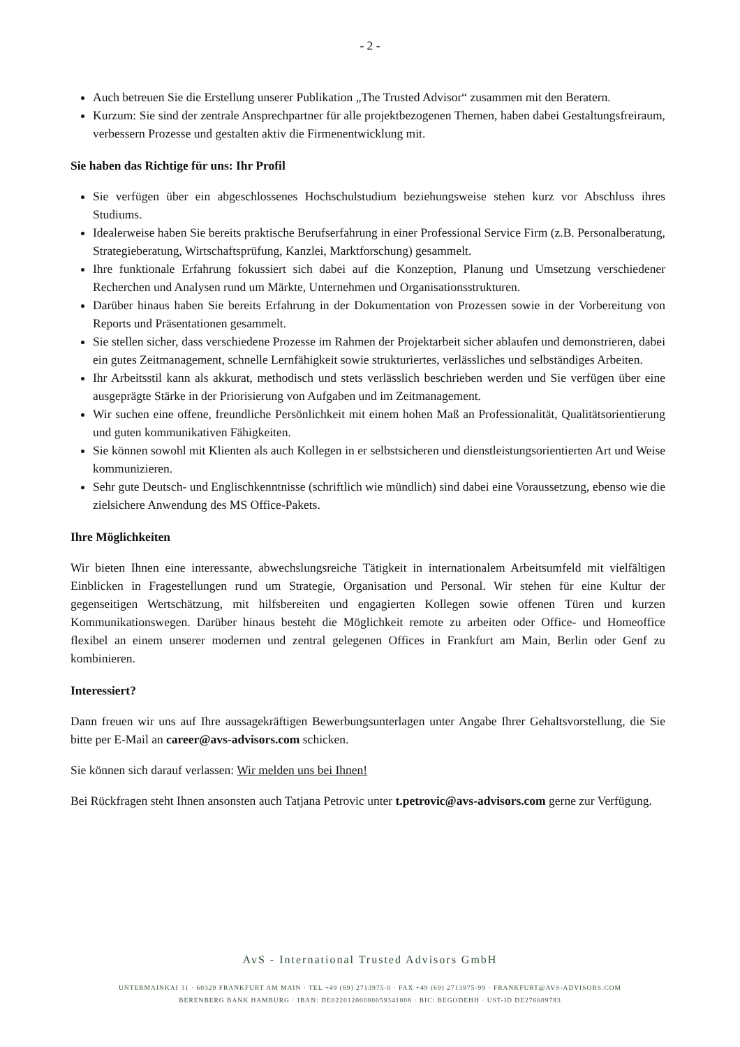- 2 -
Auch betreuen Sie die Erstellung unserer Publikation „The Trusted Advisor“ zusammen mit den Beratern.
Kurzum: Sie sind der zentrale Ansprechpartner für alle projektbezogenen Themen, haben dabei Gestaltungsfreiraum, verbessern Prozesse und gestalten aktiv die Firmenentwicklung mit.
Sie haben das Richtige für uns: Ihr Profil
Sie verfügen über ein abgeschlossenes Hochschulstudium beziehungsweise stehen kurz vor Abschluss ihres Studiums.
Idealerweise haben Sie bereits praktische Berufserfahrung in einer Professional Service Firm (z.B. Personalberatung, Strategieberatung, Wirtschaftsprüfung, Kanzlei, Marktforschung) gesammelt.
Ihre funktionale Erfahrung fokussiert sich dabei auf die Konzeption, Planung und Umsetzung verschiedener Recherchen und Analysen rund um Märkte, Unternehmen und Organisationsstrukturen.
Darüber hinaus haben Sie bereits Erfahrung in der Dokumentation von Prozessen sowie in der Vorbereitung von Reports und Präsentationen gesammelt.
Sie stellen sicher, dass verschiedene Prozesse im Rahmen der Projektarbeit sicher ablaufen und demonstrieren, dabei ein gutes Zeitmanagement, schnelle Lernfähigkeit sowie strukturiertes, verlässliches und selbständiges Arbeiten.
Ihr Arbeitsstil kann als akkurat, methodisch und stets verlässlich beschrieben werden und Sie verfügen über eine ausgeprägte Stärke in der Priorisierung von Aufgaben und im Zeitmanagement.
Wir suchen eine offene, freundliche Persönlichkeit mit einem hohen Maß an Professionalität, Qualitätsorientierung und guten kommunikativen Fähigkeiten.
Sie können sowohl mit Klienten als auch Kollegen in er selbstsicheren und dienstleistungsorientierten Art und Weise kommunizieren.
Sehr gute Deutsch- und Englischkenntnisse (schriftlich wie mündlich) sind dabei eine Voraussetzung, ebenso wie die zielsichere Anwendung des MS Office-Pakets.
Ihre Möglichkeiten
Wir bieten Ihnen eine interessante, abwechslungsreiche Tätigkeit in internationalem Arbeitsumfeld mit vielfältigen Einblicken in Fragestellungen rund um Strategie, Organisation und Personal. Wir stehen für eine Kultur der gegenseitigen Wertschätzung, mit hilfsbereiten und engagierten Kollegen sowie offenen Türen und kurzen Kommunikationswegen. Darüber hinaus besteht die Möglichkeit remote zu arbeiten oder Office- und Homeoffice flexibel an einem unserer modernen und zentral gelegenen Offices in Frankfurt am Main, Berlin oder Genf zu kombinieren.
Interessiert?
Dann freuen wir uns auf Ihre aussagekräftigen Bewerbungsunterlagen unter Angabe Ihrer Gehaltsvorstellung, die Sie bitte per E-Mail an career@avs-advisors.com schicken.
Sie können sich darauf verlassen: Wir melden uns bei Ihnen!
Bei Rückfragen steht Ihnen ansonsten auch Tatjana Petrovic unter t.petrovic@avs-advisors.com gerne zur Verfügung.
AvS - International Trusted Advisors GmbH
UNTERMAINKAI 31 · 60329 FRANKFURT AM MAIN · TEL +49 (69) 2713975-0 · FAX +49 (69) 2713975-99 · FRANKFURT@AVS-ADVISORS.COM
BERENBERG BANK HAMBURG · IBAN: DE02201200000059341008 · BIC: BEGODEHH · UST-ID DE276609783